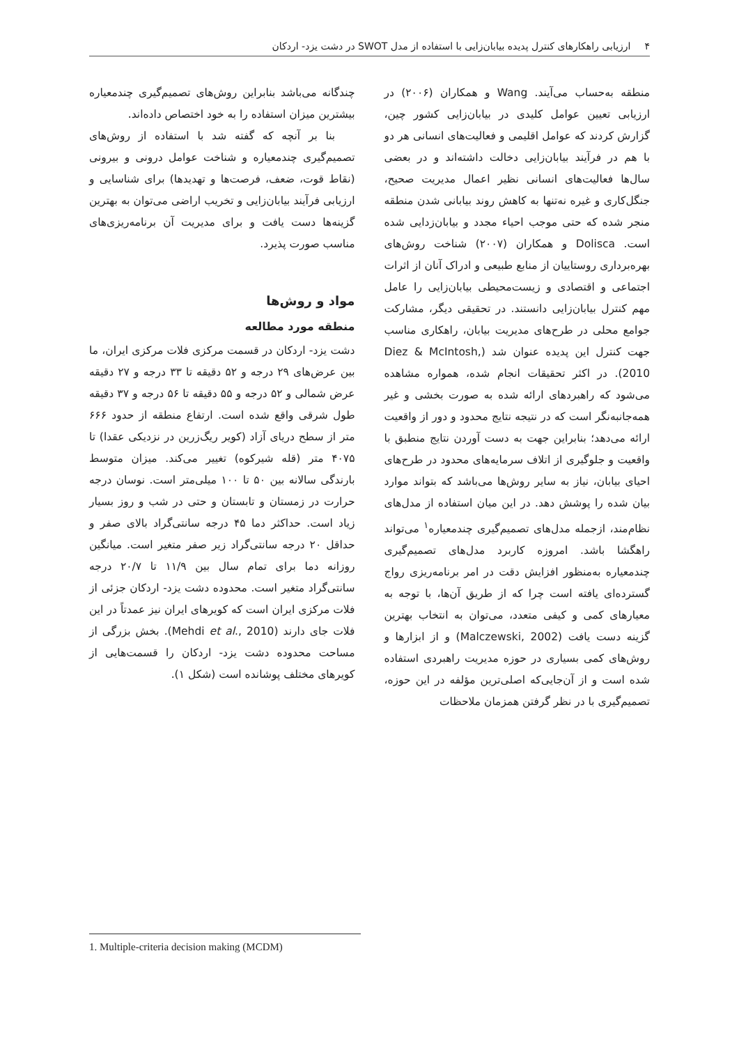۴ارزیابی راهکارهای کنترل پدیده بیابان‌زایی با استفاده از مدل SWOT در دشت یزد- اردکان
منطقه به‌حساب می‌آیند. Wang و همکاران (۲۰۰۶) در ارزیابی تعیین عوامل کلیدی در بیابان‌زایی کشور چین، گزارش کردند که عوامل اقلیمی و فعالیت‌های انسانی هر دو با هم در فرآیند بیابان‌زایی دخالت داشته‌اند و در بعضی سال‌ها فعالیت‌های انسانی نظیر اعمال مدیریت صحیح، جنگل‌کاری و غیره نه‌تنها به کاهش روند بیابانی شدن منطقه منجر شده که حتی موجب احیاء مجدد و بیابان‌زدایی شده است. Dolisca و همکاران (۲۰۰۷) شناخت روش‌های بهره‌برداری روستاییان از منابع طبیعی و ادراک آنان از اثرات اجتماعی و اقتصادی و زیست‌محیطی بیابان‌زایی را عامل مهم کنترل بیابان‌زایی دانستند. در تحقیقی دیگر، مشارکت جوامع محلی در طرح‌های مدیریت بیابان، راهکاری مناسب جهت کنترل این پدیده عنوان شد (Diez & McIntosh, 2010). در اکثر تحقیقات انجام شده، همواره مشاهده می‌شود که راهبردهای ارائه شده به صورت بخشی و غیر همه‌جانبه‌نگر است که در نتیجه نتایج محدود و دور از واقعیت ارائه می‌دهد؛ بنابراین جهت به دست آوردن نتایج منطبق با واقعیت و جلوگیری از اتلاف سرمایه‌های محدود در طرح‌های احیای بیابان، نیاز به سایر روش‌ها می‌باشد که بتواند موارد بیان شده را پوشش دهد. در این میان استفاده از مدل‌های نظام‌مند، ازجمله مدل‌های تصمیم‌گیری چندمعیاره<sup>۱</sup> می‌تواند راهگشا باشد. امروزه کاربرد مدل‌های تصمیم‌گیری چندمعیاره به‌منظور افزایش دقت در امر برنامه‌ریزی رواج گسترده‌ای یافته است چرا که از طریق آن‌ها، با توجه به معیارهای کمی و کیفی متعدد، می‌توان به انتخاب بهترین گزینه دست یافت (Malczewski, 2002) و از ابزارها و روش‌های کمی بسیاری در حوزه مدیریت راهبردی استفاده شده است و از آن‌جایی‌که اصلی‌ترین مؤلفه در این حوزه، تصمیم‌گیری با در نظر گرفتن همزمان ملاحظات
چندگانه می‌باشد بنابراین روش‌های تصمیم‌گیری چندمعیاره بیشترین میزان استفاده را به خود اختصاص داده‌اند.
بنا بر آنچه که گفته شد با استفاده از روش‌های تصمیم‌گیری چندمعیاره و شناخت عوامل درونی و بیرونی (نقاط قوت، ضعف، فرصت‌ها و تهدیدها) برای شناسایی و ارزیابی فرآیند بیابان‌زایی و تخریب اراضی می‌توان به بهترین گزینه‌ها دست یافت و برای مدیریت آن برنامه‌ریزی‌های مناسب صورت پذیرد.
مواد و روش‌ها
منطقه مورد مطالعه
دشت یزد- اردکان در قسمت مرکزی فلات مرکزی ایران، ما بین عرض‌های ۲۹ درجه و ۵۲ دقیقه تا ۳۳ درجه و ۲۷ دقیقه عرض شمالی و ۵۲ درجه و ۵۵ دقیقه تا ۵۶ درجه و ۳۷ دقیقه طول شرقی واقع شده است. ارتفاع منطقه از حدود ۶۶۶ متر از سطح دریای آزاد (کویر ریگ‌زرین در نزدیکی عقدا) تا ۴۰۷۵ متر (قله شیرکوه) تغییر می‌کند. میزان متوسط بارندگی سالانه بین ۵۰ تا ۱۰۰ میلی‌متر است. نوسان درجه حرارت در زمستان و تابستان و حتی در شب و روز بسیار زیاد است. حداکثر دما ۴۵ درجه سانتی‌گراد بالای صفر و حداقل ۲۰ درجه سانتی‌گراد زیر صفر متغیر است. میانگین روزانه دما برای تمام سال بین ۱۱/۹ تا ۲۰/۷ درجه سانتی‌گراد متغیر است. محدوده دشت یزد- اردکان جزئی از فلات مرکزی ایران است که کویرهای ایران نیز عمدتاً در این فلات جای دارند (Mehdi et al., 2010). بخش بزرگی از مساحت محدوده دشت یزد- اردکان را قسمت‌هایی از کویرهای مختلف پوشانده است (شکل ۱).
1. Multiple-criteria decision making (MCDM)